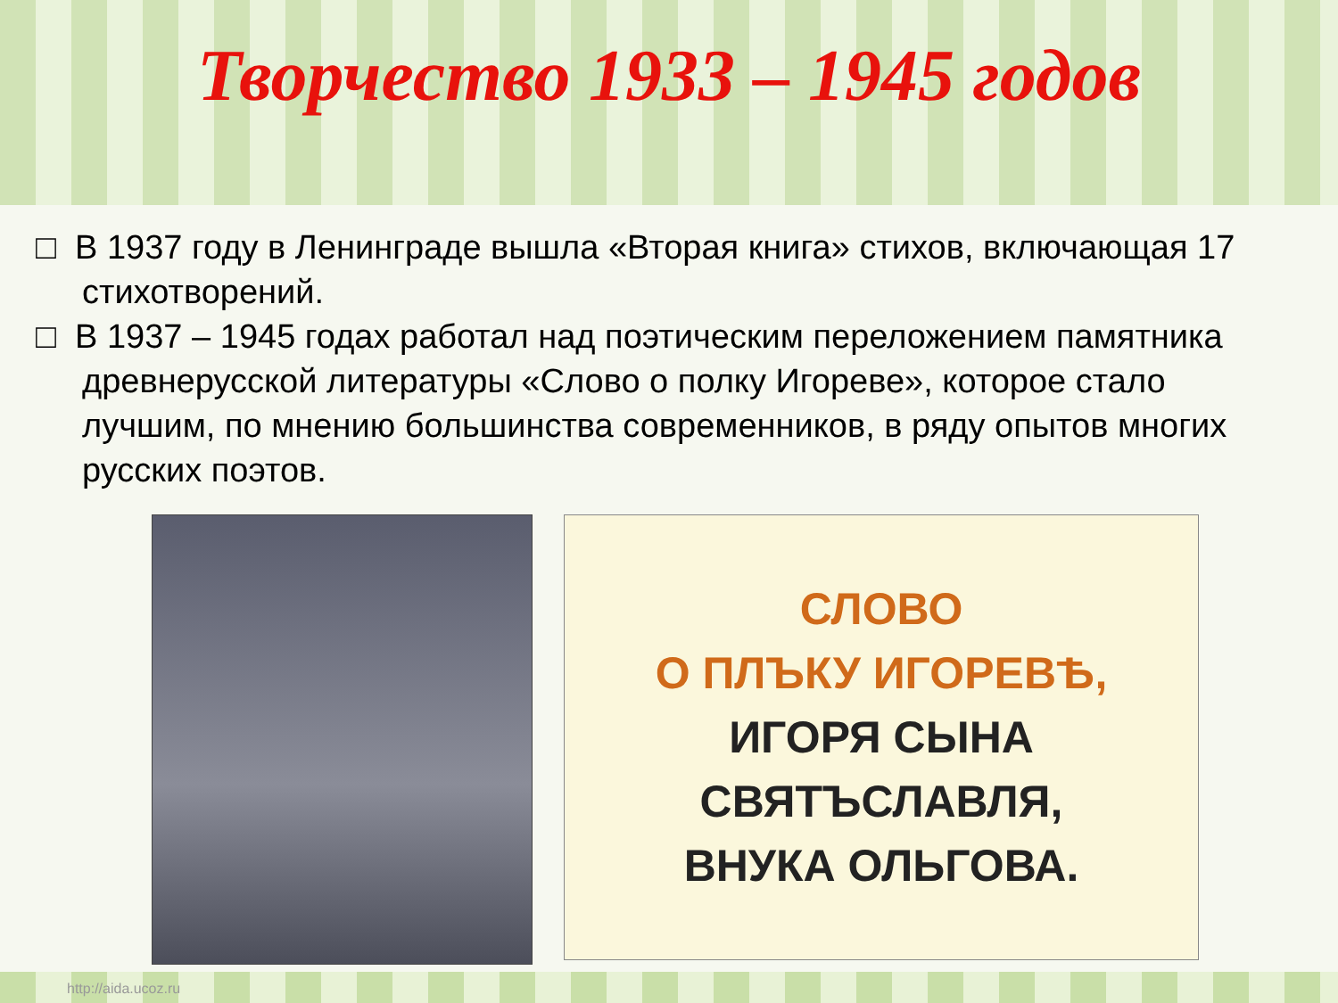Творчество 1933 – 1945 годов
□ В 1937 году в Ленинграде вышла «Вторая книга» стихов, включающая 17 стихотворений.
□ В 1937 – 1945 годах работал над поэтическим переложением памятника древнерусской литературы «Слово о полку Игореве», которое стало лучшим, по мнению большинства современников, в ряду опытов многих русских поэтов.
СЛОВО
О ПЛЪКУ ИГОРЕВѢ,
ИГОРЯ СЫНА СВЯТЪСЛАВЛЯ,
ВНУКА ОЛЬГОВА.
http://aida.ucoz.ru